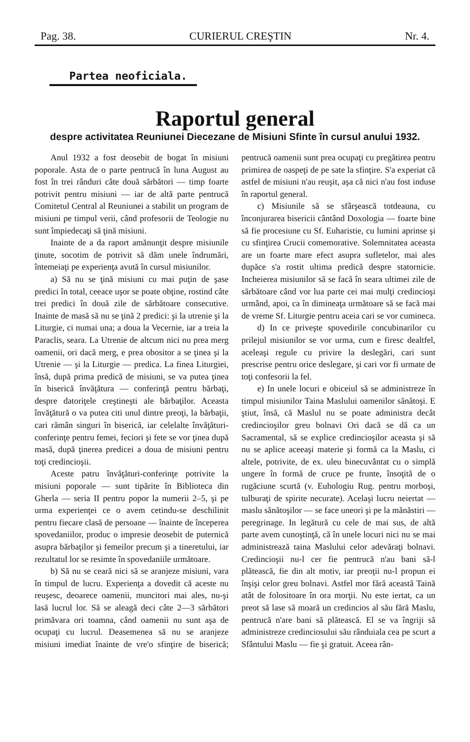Pag. 38. CURIERUL CREŞTIN Nr. 4.
Partea neoficiala.
Raportul general
despre activitatea Reuniunei Diecezane de Misiuni Sfinte în cursul anului 1932.
Anul 1932 a fost deosebit de bogat în misiuni poporale. Asta de o parte pentrucă în luna August au fost în trei rânduri câte două sărbători — timp foarte potrivit pentru misiuni — iar de altă parte pentrucă Comitetul Central al Reuniunei a stabilit un program de misiuni pe timpul verii, când profesorii de Teologie nu sunt împiedecaţi să ţină misiuni.
Inainte de a da raport amănunţit despre misiunile ţinute, socotim de potrivit să dăm unele îndrumări, întemeiaţi pe experienţa avută în cursul misiunilor.
a) Să nu se ţină misiuni cu mai puţin de şase predici în total, ceeace uşor se poate obţine, rostind câte trei predici în două zile de sărbătoare consecutive. Inainte de masă să nu se ţină 2 predici: şi la utrenie şi la Liturgie, ci numai una; a doua la Vecernie, iar a treia la Paraclis, seara. La Utrenie de altcum nici nu prea merg oamenii, ori dacă merg, e prea obositor a se ţinea şi la Utrenie — şi la Liturgie — predica. La finea Liturgiei, însă, după prima predică de misiuni, se va putea ţinea în biserică învăţătura — conferinţă pentru bărbaţi, despre datoriţele creştineşti ale bărbaţilor. Aceasta învăţătură o va putea citi unul dintre preoţi, la bărbaţii, cari rămân singuri în biserică, iar celelalte învăţături-conferinţe pentru femei, feciori şi fete se vor ţinea după masă, după ţinerea predicei a doua de misiuni pentru toţi credincioşii.
Aceste patru învăţături-conferinţe potrivite la misiuni poporale — sunt tipărite în Biblioteca din Gherla — seria II pentru popor la numerii 2–5, şi pe urma experienţei ce o avem cetindu-se deschilinit pentru fiecare clasă de persoane — înainte de începerea spovedaniilor, produc o impresie deosebit de puternică asupra bărbaţilor şi femeilor precum şi a tineretului, iar rezultatul lor se resimte în spovedaniile următoare.
b) Să nu se ceară nici să se aranjeze misiuni, vara în timpul de lucru. Experienţa a dovedit că aceste nu reuşesc, deoarece oamenii, muncitori mai ales, nu-şi lasă lucrul lor. Să se aleagă deci câte 2—3 sărbători primăvara ori toamna, când oamenii nu sunt aşa de ocupaţi cu lucrul. Deasemenea să nu se aranjeze misiuni imediat înainte de vre'o sfinţire de biserică; pentrucă oamenii sunt prea ocupaţi cu pregătirea pentru primirea de oaspeţi de pe sate la sfinţire. S'a experiat că astfel de misiuni n'au reuşit, aşa că nici n'au fost induse în raportul general.
c) Misiunile să se sfârşească totdeauna, cu înconjurarea bisericii cântând Doxologia — foarte bine să fie procesiune cu Sf. Euharistie, cu lumini aprinse şi cu sfinţirea Crucii comemorative. Solemnitatea aceasta are un foarte mare efect asupra sufletelor, mai ales dupăce s'a rostit ultima predică despre statornicie. Incheierea misiunilor să se facă în seara ultimei zile de sărbătoare când vor lua parte cei mai mulţi credincioşi urmând, apoi, ca în dimineaţa următoare să se facă mai de vreme Sf. Liturgie pentru aceia cari se vor cumineca.
d) In ce priveşte spovedirile concubinarilor cu prilejul misiunilor se vor urma, cum e firesc dealtfel, aceleaşi regule cu privire la deslegări, cari sunt prescrise pentru orice deslegare, şi cari vor fi urmate de toţi confesorii la fel.
e) In unele locuri e obiceiul să se administreze în timpul misiunilor Taina Maslului oamenilor sănătoşi. E ştiut, însă, că Maslul nu se poate administra decât credincioşilor greu bolnavi Ori dacă se dă ca un Sacramental, să se explice credincioşilor aceasta şi să nu se aplice aceeaşi materie şi formă ca la Maslu, ci altele, potrivite, de ex. uleu binecuvântat cu o simplă ungere în formă de cruce pe frunte, însoţită de o rugăciune scurtă (v. Euhologiu Rug. pentru morboşi, tulburaţi de spirite necurate). Acelaşi lucru neiertat — maslu sănătoşilor — se face uneori şi pe la mănăstiri — peregrinage. In legătură cu cele de mai sus, de altă parte avem cunoştinţă, că în unele locuri nici nu se mai administrează taina Maslului celor adevăraţi bolnavi. Credincioşii nu-l cer fie pentrucă n'au bani să-l plătească, fie din alt motiv, iar preoţii nu-l propun ei înşişi celor greu bolnavi. Astfel mor fără această Taină atât de folositoare în ora morţii. Nu este iertat, ca un preot să lase să moară un credincios al său fără Maslu, pentrucă n'are bani să plătească. El se va îngriji să administreze credinciosului său rânduiala cea pe scurt a Sfântului Maslu — fie şi gratuit. Aceea rân-